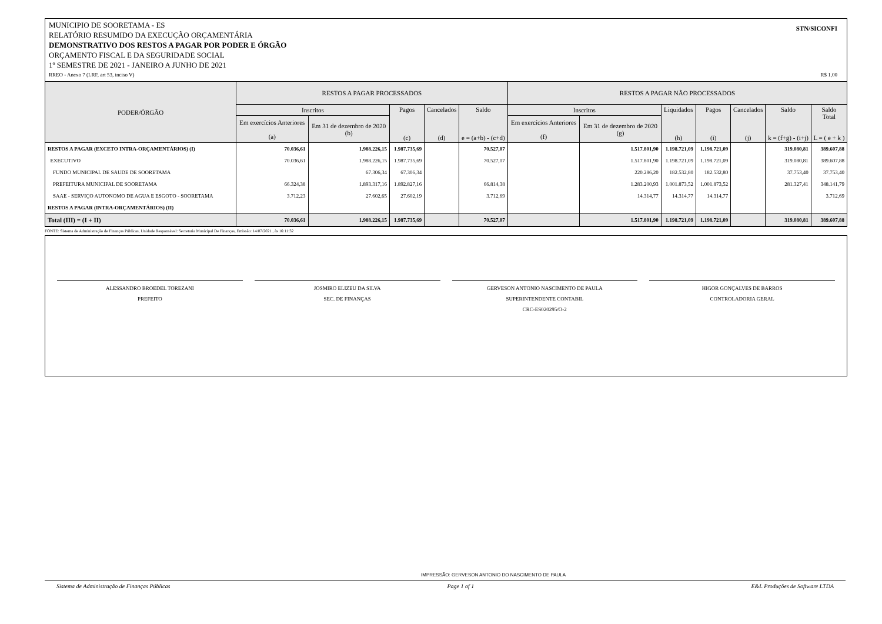STN/SICONFI MUNICIPIO DE SOORETAMA - ES
RELATÓRIO RESUMIDO DA EXECUÇÃO ORÇAMENTÁRIA
DEMONSTRATIVO DOS RESTOS A PAGAR POR PODER E ÓRGÃO
ORÇAMENTO FISCAL E DA SEGURIDADE SOCIAL
1º SEMESTRE DE 2021 - JANEIRO A JUNHO DE 2021
RREO - Anexo 7 (LRF, art 53, inciso V) R$ 1,00
| PODER/ÓRGÃO | RESTOS A PAGAR PROCESSADOS | | | | | RESTOS A PAGAR NÃO PROCESSADOS | | | | | | |
| --- | --- | --- | --- | --- | --- | --- | --- | --- | --- | --- | --- | --- |
| | Inscritos | | Pagos (c) | Cancelados (d) | Saldo e = (a+b) - (c+d) | Inscritos | | Liquidados (h) | Pagos (i) | Cancelados (j) | Saldo k = (f+g) - (i+j) | Saldo Total L = ( e + k ) |
| | Em exercícios Anteriores (a) | Em 31 de dezembro de 2020 (b) | | | | Em exercícios Anteriores (f) | Em 31 de dezembro de 2020 (g) | | | | | |
| RESTOS A PAGAR (EXCETO INTRA-ORÇAMENTÁRIOS) (I) | 70.036,61 | 1.988.226,15 | 1.987.735,69 | | 70.527,07 | | 1.517.801,90 | 1.198.721,09 | 1.198.721,09 | | 319.080,81 | 389.607,88 |
| EXECUTIVO | 70.036,61 | 1.988.226,15 | 1.987.735,69 | | 70.527,07 | | 1.517.801,90 | 1.198.721,09 | 1.198.721,09 | | 319.080,81 | 389.607,88 |
| FUNDO MUNICIPAL DE SAUDE DE SOORETAMA | | 67.306,34 | 67.306,34 | | | | 220.286,20 | 182.532,80 | 182.532,80 | | 37.753,40 | 37.753,40 |
| PREFEITURA MUNICIPAL DE SOORETAMA | 66.324,38 | 1.893.317,16 | 1.892.827,16 | | 66.814,38 | | 1.283.200,93 | 1.001.873,52 | 1.001.873,52 | | 281.327,41 | 348.141,79 |
| SAAE - SERVIÇO AUTONOMO DE AGUA E ESGOTO - SOORETAMA | 3.712,23 | 27.602,65 | 27.602,19 | | 3.712,69 | | 14.314,77 | 14.314,77 | 14.314,77 | | | 3.712,69 |
| RESTOS A PAGAR (INTRA-ORÇAMENTÁRIOS) (II) | | | | | | | | | | | | |
| Total (III) = (I + II) | 70.036,61 | 1.988.226,15 | 1.987.735,69 | | 70.527,07 | | 1.517.801,90 | 1.198.721,09 | 1.198.721,09 | | 319.080,81 | 389.607,88 |
FONTE: Sistema de Administração de Finanças Públicas, Unidade Responsável: Secretaria Municipal De Finanças, Emissão: 14/07/2021 , às 16:11:32
ALESSANDRO BROEDEL TOREZANI
PREFEITO
JOSMIRO ELIZEU DA SILVA
SEC. DE FINANÇAS
GERVESON ANTONIO NASCIMENTO DE PAULA
SUPERINTENDENTE CONTABIL
CRC-ES020295/O-2
HIGOR GONÇALVES DE BARROS
CONTROLADORIA GERAL
IMPRESSÃO: GERVESON ANTONIO DO NASCIMENTO DE PAULA
Sistema de Administração de Finanças Públicas Page 1 of 1 E&L Produções de Software LTDA